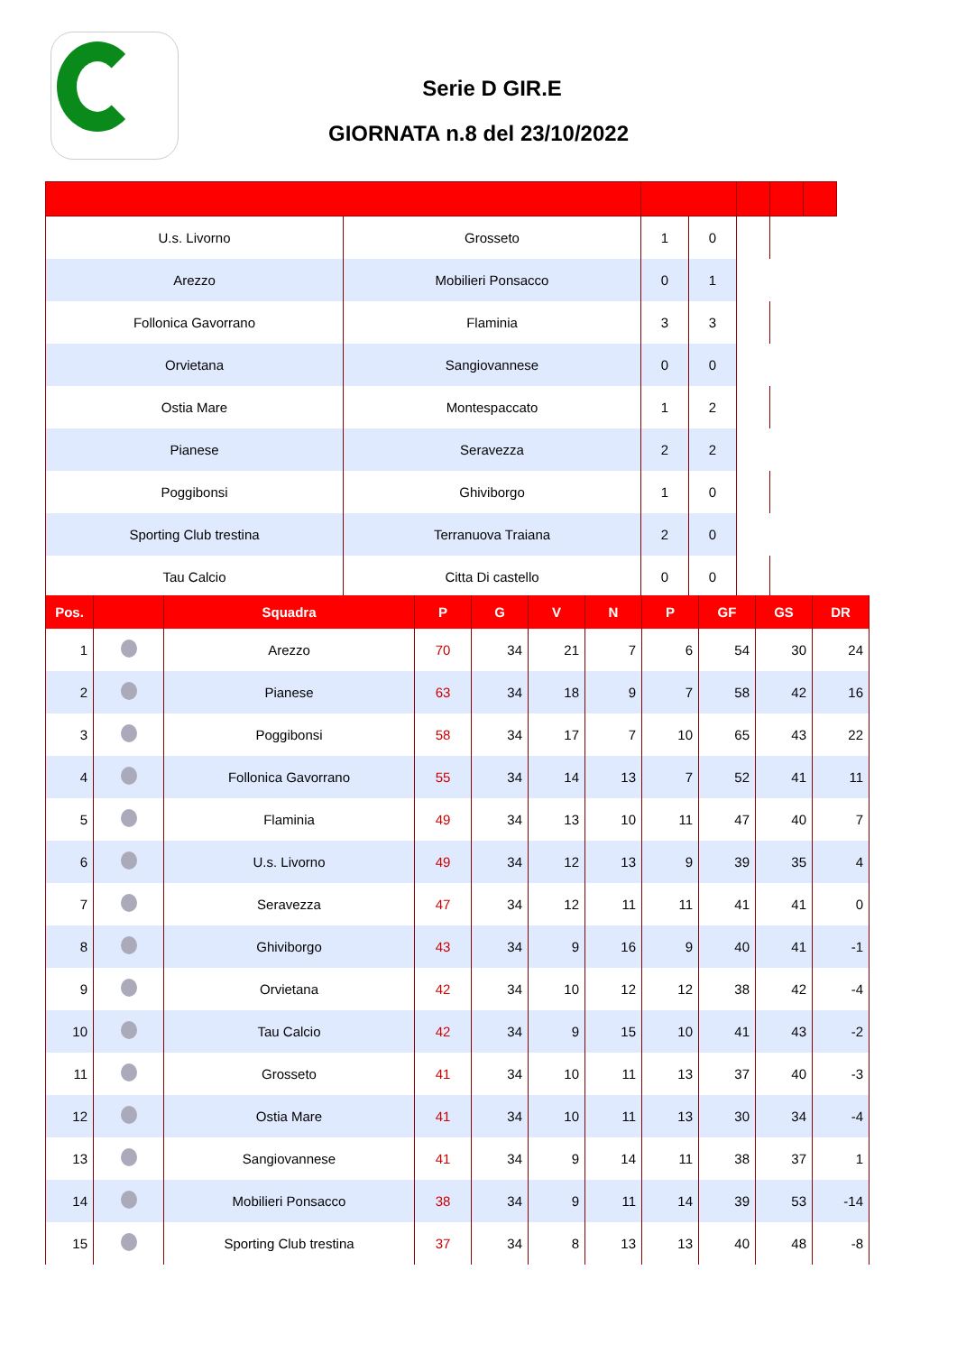Serie D GIR.E
GIORNATA n.8 del 23/10/2022
| U.s. Livorno | Grosseto | 1 | 0 | | | |
| Arezzo | Mobilieri Ponsacco | 0 | 1 | | | |
| Follonica Gavorrano | Flaminia | 3 | 3 | | | |
| Orvietana | Sangiovannese | 0 | 0 | | | |
| Ostia Mare | Montespaccato | 1 | 2 | | | |
| Pianese | Seravezza | 2 | 2 | | | |
| Poggibonsi | Ghiviborgo | 1 | 0 | | | |
| Sporting Club trestina | Terranuova Traiana | 2 | 0 | | | |
| Tau Calcio | Citta Di castello | 0 | 0 | | | |
| Pos. | | Squadra | P | G | V | N | P | GF | GS | DR |
| --- | --- | --- | --- | --- | --- | --- | --- | --- | --- | --- |
| 1 | | Arezzo | 70 | 34 | 21 | 7 | 6 | 54 | 30 | 24 |
| 2 | | Pianese | 63 | 34 | 18 | 9 | 7 | 58 | 42 | 16 |
| 3 | | Poggibonsi | 58 | 34 | 17 | 7 | 10 | 65 | 43 | 22 |
| 4 | | Follonica Gavorrano | 55 | 34 | 14 | 13 | 7 | 52 | 41 | 11 |
| 5 | | Flaminia | 49 | 34 | 13 | 10 | 11 | 47 | 40 | 7 |
| 6 | | U.s. Livorno | 49 | 34 | 12 | 13 | 9 | 39 | 35 | 4 |
| 7 | | Seravezza | 47 | 34 | 12 | 11 | 11 | 41 | 41 | 0 |
| 8 | | Ghiviborgo | 43 | 34 | 9 | 16 | 9 | 40 | 41 | -1 |
| 9 | | Orvietana | 42 | 34 | 10 | 12 | 12 | 38 | 42 | -4 |
| 10 | | Tau Calcio | 42 | 34 | 9 | 15 | 10 | 41 | 43 | -2 |
| 11 | | Grosseto | 41 | 34 | 10 | 11 | 13 | 37 | 40 | -3 |
| 12 | | Ostia Mare | 41 | 34 | 10 | 11 | 13 | 30 | 34 | -4 |
| 13 | | Sangiovannese | 41 | 34 | 9 | 14 | 11 | 38 | 37 | 1 |
| 14 | | Mobilieri Ponsacco | 38 | 34 | 9 | 11 | 14 | 39 | 53 | -14 |
| 15 | | Sporting Club trestina | 37 | 34 | 8 | 13 | 13 | 40 | 48 | -8 |